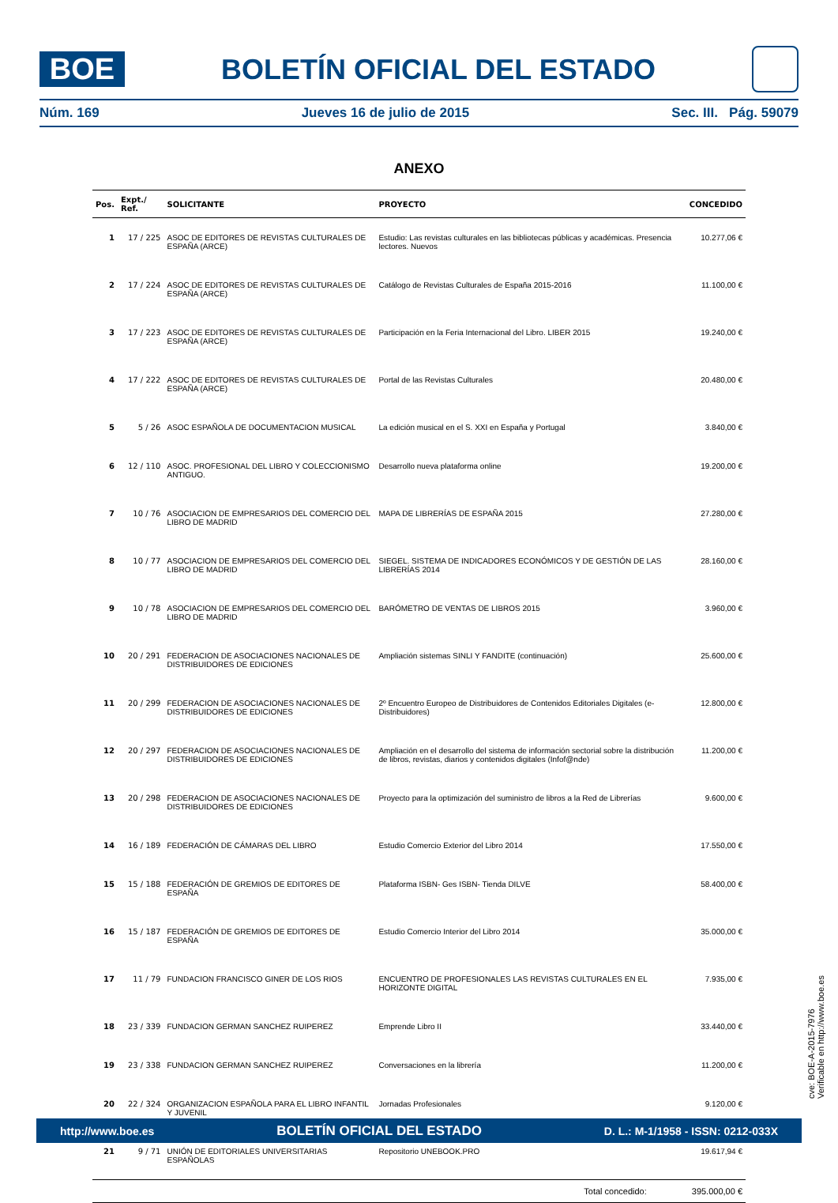BOE
BOLETÍN OFICIAL DEL ESTADO
Núm. 169 Jueves 16 de julio de 2015 Sec. III. Pág. 59079
ANEXO
| Pos. | Expt./ Ref. | SOLICITANTE | PROYECTO | CONCEDIDO |
| --- | --- | --- | --- | --- |
| 1 | 17 / 225 | ASOC DE EDITORES DE REVISTAS CULTURALES DE ESPAÑA (ARCE) | Estudio: Las revistas culturales en las bibliotecas públicas y académicas. Presencia lectores. Nuevos | 10.277,06 € |
| 2 | 17 / 224 | ASOC DE EDITORES DE REVISTAS CULTURALES DE ESPAÑA (ARCE) | Catálogo de Revistas Culturales de España 2015-2016 | 11.100,00 € |
| 3 | 17 / 223 | ASOC DE EDITORES DE REVISTAS CULTURALES DE ESPAÑA (ARCE) | Participación en la Feria Internacional del Libro. LIBER 2015 | 19.240,00 € |
| 4 | 17 / 222 | ASOC DE EDITORES DE REVISTAS CULTURALES DE ESPAÑA (ARCE) | Portal de las Revistas Culturales | 20.480,00 € |
| 5 | 5 / 26 | ASOC ESPAÑOLA DE DOCUMENTACION MUSICAL | La edición musical en el S. XXI en España y Portugal | 3.840,00 € |
| 6 | 12 / 110 | ASOC. PROFESIONAL DEL LIBRO Y COLECCIONISMO ANTIGUO. | Desarrollo nueva plataforma online | 19.200,00 € |
| 7 | 10 / 76 | ASOCIACION DE EMPRESARIOS DEL COMERCIO DEL LIBRO DE MADRID | MAPA DE LIBRERÍAS DE ESPAÑA 2015 | 27.280,00 € |
| 8 | 10 / 77 | ASOCIACION DE EMPRESARIOS DEL COMERCIO DEL LIBRO DE MADRID | SIEGEL. SISTEMA DE INDICADORES ECONÓMICOS Y DE GESTIÓN DE LAS LIBRERÍAS 2014 | 28.160,00 € |
| 9 | 10 / 78 | ASOCIACION DE EMPRESARIOS DEL COMERCIO DEL LIBRO DE MADRID | BARÓMETRO DE VENTAS DE LIBROS 2015 | 3.960,00 € |
| 10 | 20 / 291 | FEDERACION DE ASOCIACIONES NACIONALES DE DISTRIBUIDORES DE EDICIONES | Ampliación sistemas SINLI Y FANDITE (continuación) | 25.600,00 € |
| 11 | 20 / 299 | FEDERACION DE ASOCIACIONES NACIONALES DE DISTRIBUIDORES DE EDICIONES | 2º Encuentro Europeo de Distribuidores de Contenidos Editoriales Digitales (e-Distribuidores) | 12.800,00 € |
| 12 | 20 / 297 | FEDERACION DE ASOCIACIONES NACIONALES DE DISTRIBUIDORES DE EDICIONES | Ampliación en el desarrollo del sistema de información sectorial sobre la distribución de libros, revistas, diarios y contenidos digitales (Infof@nde) | 11.200,00 € |
| 13 | 20 / 298 | FEDERACION DE ASOCIACIONES NACIONALES DE DISTRIBUIDORES DE EDICIONES | Proyecto para la optimización del suministro de libros a la Red de Librerías | 9.600,00 € |
| 14 | 16 / 189 | FEDERACIÓN DE CÁMARAS DEL LIBRO | Estudio Comercio Exterior del Libro 2014 | 17.550,00 € |
| 15 | 15 / 188 | FEDERACIÓN DE GREMIOS DE EDITORES DE ESPAÑA | Plataforma ISBN- Ges ISBN- Tienda DILVE | 58.400,00 € |
| 16 | 15 / 187 | FEDERACIÓN DE GREMIOS DE EDITORES DE ESPAÑA | Estudio Comercio Interior del Libro 2014 | 35.000,00 € |
| 17 | 11 / 79 | FUNDACION FRANCISCO GINER DE LOS RIOS | ENCUENTRO DE PROFESIONALES LAS REVISTAS CULTURALES EN EL HORIZONTE DIGITAL | 7.935,00 € |
| 18 | 23 / 339 | FUNDACION GERMAN SANCHEZ RUIPEREZ | Emprende Libro II | 33.440,00 € |
| 19 | 23 / 338 | FUNDACION GERMAN SANCHEZ RUIPEREZ | Conversaciones en la librería | 11.200,00 € |
| 20 | 22 / 324 | ORGANIZACION ESPAÑOLA PARA EL LIBRO INFANTIL Y JUVENIL | Jornadas Profesionales | 9.120,00 € |
| 21 | 9 / 71 | UNIÓN DE EDITORIALES UNIVERSITARIAS ESPAÑOLAS | Repositorio UNEBOOK.PRO | 19.617,94 € |
| Total concedido: | | | | 395.000,00 € |
cve: BOE-A-2015-7976
Verificable en http://www.boe.es
http://www.boe.es BOLETÍN OFICIAL DEL ESTADO D. L.: M-1/1958 - ISSN: 0212-033X